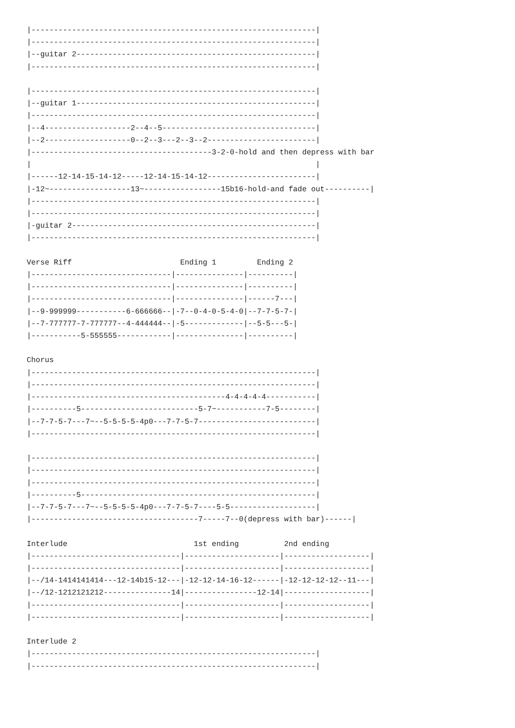|---------------------------------------------------------------|
|---------------------------------------------------------------|
|--guitar 2-----------------------------------------------------|
|---------------------------------------------------------------|

|---------------------------------------------------------------|
|--guitar 1-----------------------------------------------------|
|---------------------------------------------------------------|
|--4-------------------2--4--5----------------------------------|
|--2-------------------0--2--3---2--3--2------------------------|
|----------------------------------------3-2-0-hold and then depress with bar
|                                                               |
|------12-14-15-14-12-----12-14-15-14-12------------------------|
|-12~------------------13~-----------------15b16-hold-and fade out----------|
|---------------------------------------------------------------|
|---------------------------------------------------------------|
|-guitar 2------------------------------------------------------|
|---------------------------------------------------------------|

Verse Riff                        Ending 1         Ending 2
|-------------------------------|---------------|----------|
|-------------------------------|---------------|----------|
|-------------------------------|---------------|------7---|
|--9-999999-----------6-666666--|-7--0-4-0-5-4-0|--7-7-5-7-|
|--7-777777-7-777777--4-444444--|-5-------------|--5-5---5-|
|-----------5-555555------------|---------------|----------|

Chorus
|---------------------------------------------------------------|
|---------------------------------------------------------------|
|-------------------------------------------4-4-4-4-4-----------|
|----------5--------------------------5-7~-----------7-5--------|
|--7-7-5-7---7~--5-5-5-5-4p0---7-7-5-7--------------------------|
|---------------------------------------------------------------|

|---------------------------------------------------------------|
|---------------------------------------------------------------|
|---------------------------------------------------------------|
|----------5----------------------------------------------------|
|--7-7-5-7---7~--5-5-5-5-4p0---7-7-5-7----5-5-------------------|
|-------------------------------------7-----7--0(depress with bar)------|

Interlude                            1st ending          2nd ending
|---------------------------------|---------------------|-------------------|
|---------------------------------|---------------------|-------------------|
|--/14-1414141414---12-14b15-12---|-12-12-14-16-12------|-12-12-12-12--11---|
|--/12-1212121212---------------14|----------------12-14|-------------------|
|---------------------------------|---------------------|-------------------|
|---------------------------------|---------------------|-------------------|

Interlude 2
|---------------------------------------------------------------|
|---------------------------------------------------------------|